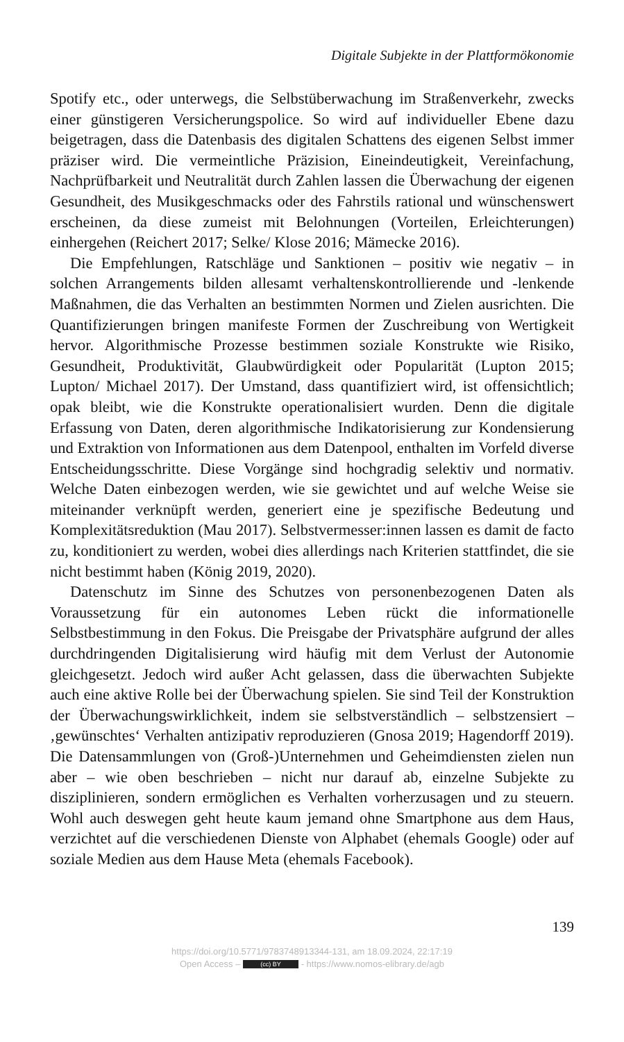Digitale Subjekte in der Plattformökonomie
Spotify etc., oder unterwegs, die Selbstüberwachung im Straßenverkehr, zwecks einer günstigeren Versicherungspolice. So wird auf individueller Ebene dazu beigetragen, dass die Datenbasis des digitalen Schattens des eigenen Selbst immer präziser wird. Die vermeintliche Präzision, Eineindeutigkeit, Vereinfachung, Nachprüfbarkeit und Neutralität durch Zahlen lassen die Überwachung der eigenen Gesundheit, des Musikgeschmacks oder des Fahrstils rational und wünschenswert erscheinen, da diese zumeist mit Belohnungen (Vorteilen, Erleichterungen) einhergehen (Reichert 2017; Selke/ Klose 2016; Mämecke 2016).
Die Empfehlungen, Ratschläge und Sanktionen – positiv wie negativ – in solchen Arrangements bilden allesamt verhaltenskontrollierende und -lenkende Maßnahmen, die das Verhalten an bestimmten Normen und Zielen ausrichten. Die Quantifizierungen bringen manifeste Formen der Zuschreibung von Wertigkeit hervor. Algorithmische Prozesse bestimmen soziale Konstrukte wie Risiko, Gesundheit, Produktivität, Glaubwürdigkeit oder Popularität (Lupton 2015; Lupton/ Michael 2017). Der Umstand, dass quantifiziert wird, ist offensichtlich; opak bleibt, wie die Konstrukte operationalisiert wurden. Denn die digitale Erfassung von Daten, deren algorithmische Indikatorisierung zur Kondensierung und Extraktion von Informationen aus dem Datenpool, enthalten im Vorfeld diverse Entscheidungsschritte. Diese Vorgänge sind hochgradig selektiv und normativ. Welche Daten einbezogen werden, wie sie gewichtet und auf welche Weise sie miteinander verknüpft werden, generiert eine je spezifische Bedeutung und Komplexitätsreduktion (Mau 2017). Selbstvermesser:innen lassen es damit de facto zu, konditioniert zu werden, wobei dies allerdings nach Kriterien stattfindet, die sie nicht bestimmt haben (König 2019, 2020).
Datenschutz im Sinne des Schutzes von personenbezogenen Daten als Voraussetzung für ein autonomes Leben rückt die informationelle Selbstbestimmung in den Fokus. Die Preisgabe der Privatsphäre aufgrund der alles durchdringenden Digitalisierung wird häufig mit dem Verlust der Autonomie gleichgesetzt. Jedoch wird außer Acht gelassen, dass die überwachten Subjekte auch eine aktive Rolle bei der Überwachung spielen. Sie sind Teil der Konstruktion der Überwachungswirklichkeit, indem sie selbstverständlich – selbstzensiert – ‚gewünschtes‘ Verhalten antizipativ reproduzieren (Gnosa 2019; Hagendorff 2019). Die Datensammlungen von (Groß-)Unternehmen und Geheimdiensten zielen nun aber – wie oben beschrieben – nicht nur darauf ab, einzelne Subjekte zu disziplinieren, sondern ermöglichen es Verhalten vorherzusagen und zu steuern. Wohl auch deswegen geht heute kaum jemand ohne Smartphone aus dem Haus, verzichtet auf die verschiedenen Dienste von Alphabet (ehemals Google) oder auf soziale Medien aus dem Hause Meta (ehemals Facebook).
139
https://doi.org/10.5771/9783748913344-131, am 18.09.2024, 22:17:19
Open Access – (cc) BY - https://www.nomos-elibrary.de/agb